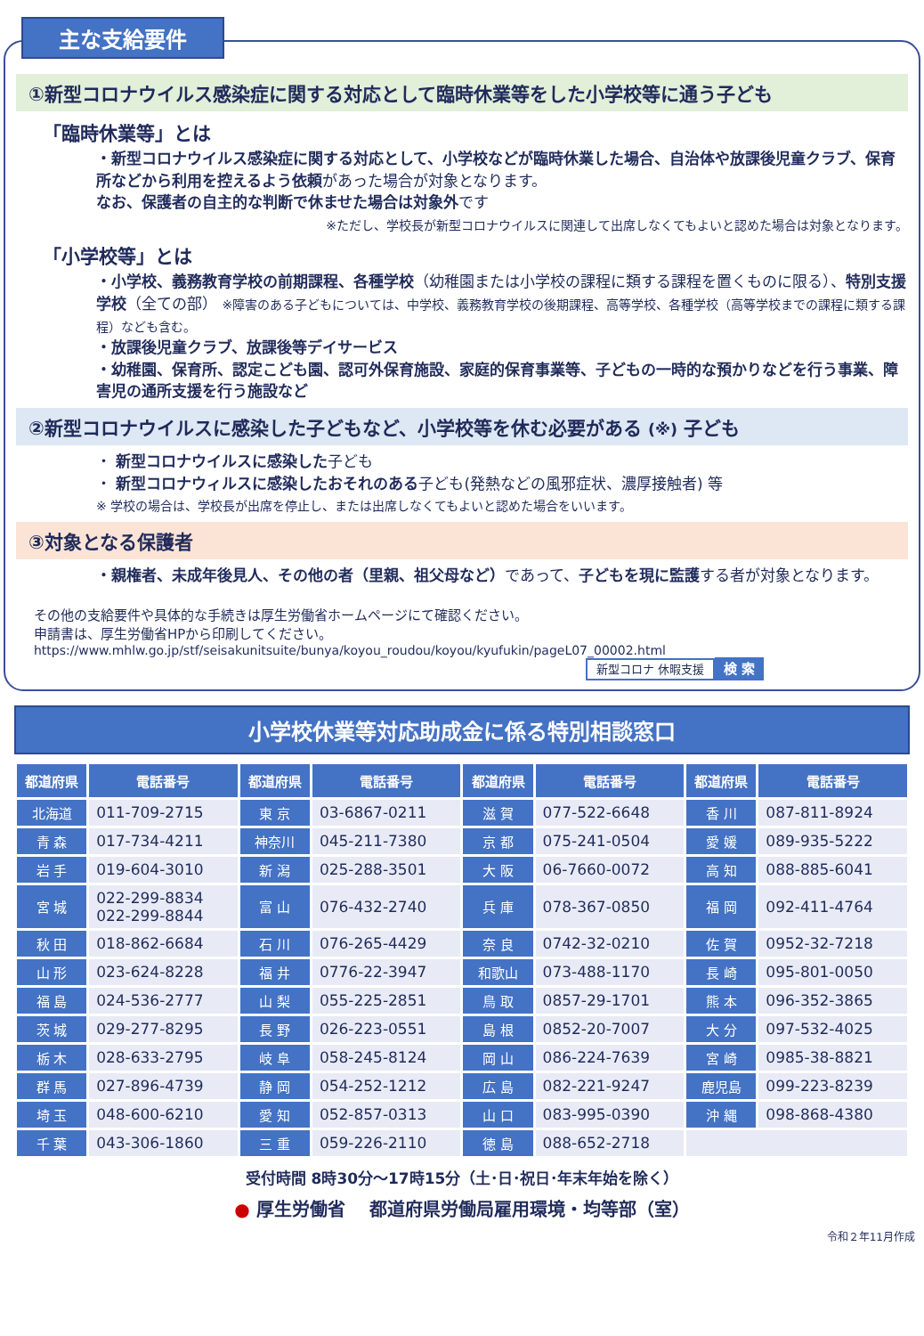主な支給要件
①新型コロナウイルス感染症に関する対応として臨時休業等をした小学校等に通う子ども
「臨時休業等」とは
・新型コロナウイルス感染症に関する対応として、小学校などが臨時休業した場合、自治体や放課後児童クラブ、保育所などから利用を控えるよう依頼があった場合が対象となります。
なお、保護者の自主的な判断で休ませた場合は対象外です
※ただし、学校長が新型コロナウイルスに関連して出席しなくてもよいと認めた場合は対象となります。
「小学校等」とは
・小学校、義務教育学校の前期課程、各種学校（幼稚園または小学校の課程に類する課程を置くものに限る）、特別支援学校（全ての部） ※障害のある子どもについては、中学校、義務教育学校の後期課程、高等学校、各種学校（高等学校までの課程に類する課程）なども含む。
・放課後児童クラブ、放課後等デイサービス
・幼稚園、保育所、認定こども園、認可外保育施設、家庭的保育事業等、子どもの一時的な預かりなどを行う事業、障害児の通所支援を行う施設など
②新型コロナウイルスに感染した子どもなど、小学校等を休む必要がある (※) 子ども
・ 新型コロナウイルスに感染した子ども
・ 新型コロナウィルスに感染したおそれのある子ども(発熱などの風邪症状、濃厚接触者) 等
※ 学校の場合は、学校長が出席を停止し、または出席しなくてもよいと認めた場合をいいます。
③対象となる保護者
・親権者、未成年後見人、その他の者（里親、祖父母など）であって、子どもを現に監護する者が対象となります。
その他の支給要件や具体的な手続きは厚生労働省ホームページにて確認ください。
申請書は、厚生労働省HPから印刷してください。
https://www.mhlw.go.jp/stf/seisakunitsuite/bunya/koyou_roudou/koyou/kyufukin/pageL07_00002.html
新型コロナ 休暇支援 検 索
小学校休業等対応助成金に係る特別相談窓口
| 都道府県 | 電話番号 | 都道府県 | 電話番号 | 都道府県 | 電話番号 | 都道府県 | 電話番号 |
| --- | --- | --- | --- | --- | --- | --- | --- |
| 北海道 | 011-709-2715 | 東 京 | 03-6867-0211 | 滋 賀 | 077-522-6648 | 香 川 | 087-811-8924 |
| 青 森 | 017-734-4211 | 神奈川 | 045-211-7380 | 京 都 | 075-241-0504 | 愛 媛 | 089-935-5222 |
| 岩 手 | 019-604-3010 | 新 潟 | 025-288-3501 | 大 阪 | 06-7660-0072 | 高 知 | 088-885-6041 |
| 宮 城 | 022-299-8834 022-299-8844 | 富 山 | 076-432-2740 | 兵 庫 | 078-367-0850 | 福 岡 | 092-411-4764 |
| 秋 田 | 018-862-6684 | 石 川 | 076-265-4429 | 奈 良 | 0742-32-0210 | 佐 賀 | 0952-32-7218 |
| 山 形 | 023-624-8228 | 福 井 | 0776-22-3947 | 和歌山 | 073-488-1170 | 長 崎 | 095-801-0050 |
| 福 島 | 024-536-2777 | 山 梨 | 055-225-2851 | 鳥 取 | 0857-29-1701 | 熊 本 | 096-352-3865 |
| 茨 城 | 029-277-8295 | 長 野 | 026-223-0551 | 島 根 | 0852-20-7007 | 大 分 | 097-532-4025 |
| 栃 木 | 028-633-2795 | 岐 阜 | 058-245-8124 | 岡 山 | 086-224-7639 | 宮 崎 | 0985-38-8821 |
| 群 馬 | 027-896-4739 | 静 岡 | 054-252-1212 | 広 島 | 082-221-9247 | 鹿児島 | 099-223-8239 |
| 埼 玉 | 048-600-6210 | 愛 知 | 052-857-0313 | 山 口 | 083-995-0390 | 沖 縄 | 098-868-4380 |
| 千 葉 | 043-306-1860 | 三 重 | 059-226-2110 | 徳 島 | 088-652-2718 | | |
受付時間 8時30分～17時15分（土･日･祝日･年末年始を除く）
● 厚生労働省　 都道府県労働局雇用環境・均等部（室）
令和２年11月作成